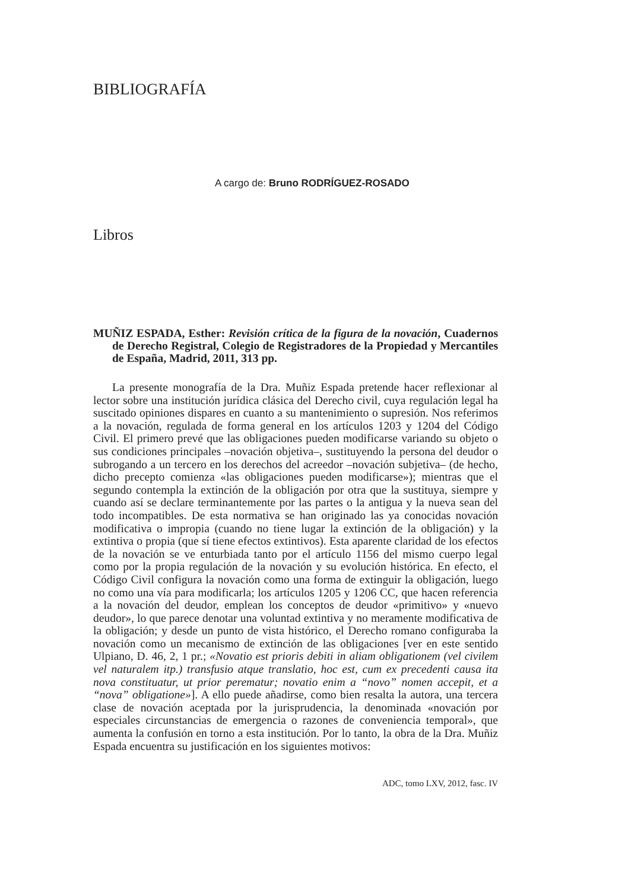BIBLIOGRAFÍA
A cargo de: Bruno RODRÍGUEZ-ROSADO
Libros
MUÑIZ ESPADA, Esther: Revisión crítica de la figura de la novación, Cuadernos de Derecho Registral, Colegio de Registradores de la Propiedad y Mercantiles de España, Madrid, 2011, 313 pp.
La presente monografía de la Dra. Muñiz Espada pretende hacer reflexionar al lector sobre una institución jurídica clásica del Derecho civil, cuya regulación legal ha suscitado opiniones dispares en cuanto a su mantenimiento o supresión. Nos referimos a la novación, regulada de forma general en los artículos 1203 y 1204 del Código Civil. El primero prevé que las obligaciones pueden modificarse variando su objeto o sus condiciones principales –novación objetiva–, sustituyendo la persona del deudor o subrogando a un tercero en los derechos del acreedor –novación subjetiva– (de hecho, dicho precepto comienza «las obligaciones pueden modificarse»); mientras que el segundo contempla la extinción de la obligación por otra que la sustituya, siempre y cuando así se declare terminantemente por las partes o la antigua y la nueva sean del todo incompatibles. De esta normativa se han originado las ya conocidas novación modificativa o impropia (cuando no tiene lugar la extinción de la obligación) y la extintiva o propia (que sí tiene efectos extintivos). Esta aparente claridad de los efectos de la novación se ve enturbiada tanto por el artículo 1156 del mismo cuerpo legal como por la propia regulación de la novación y su evolución histórica. En efecto, el Código Civil configura la novación como una forma de extinguir la obligación, luego no como una vía para modificarla; los artículos 1205 y 1206 CC, que hacen referencia a la novación del deudor, emplean los conceptos de deudor «primitivo» y «nuevo deudor», lo que parece denotar una voluntad extintiva y no meramente modificativa de la obligación; y desde un punto de vista histórico, el Derecho romano configuraba la novación como un mecanismo de extinción de las obligaciones [ver en este sentido Ulpiano, D. 46, 2, 1 pr.; «Novatio est prioris debiti in aliam obligationem (vel civilem vel naturalem itp.) transfusio atque translatio, hoc est, cum ex precedenti causa ita nova constituatur, ut prior perematur; novatio enim a “novo” nomen accepit, et a “nova” obligatione»]. A ello puede añadirse, como bien resalta la autora, una tercera clase de novación aceptada por la jurisprudencia, la denominada «novación por especiales circunstancias de emergencia o razones de conveniencia temporal», que aumenta la confusión en torno a esta institución. Por lo tanto, la obra de la Dra. Muñiz Espada encuentra su justificación en los siguientes motivos:
ADC, tomo LXV, 2012, fasc. IV